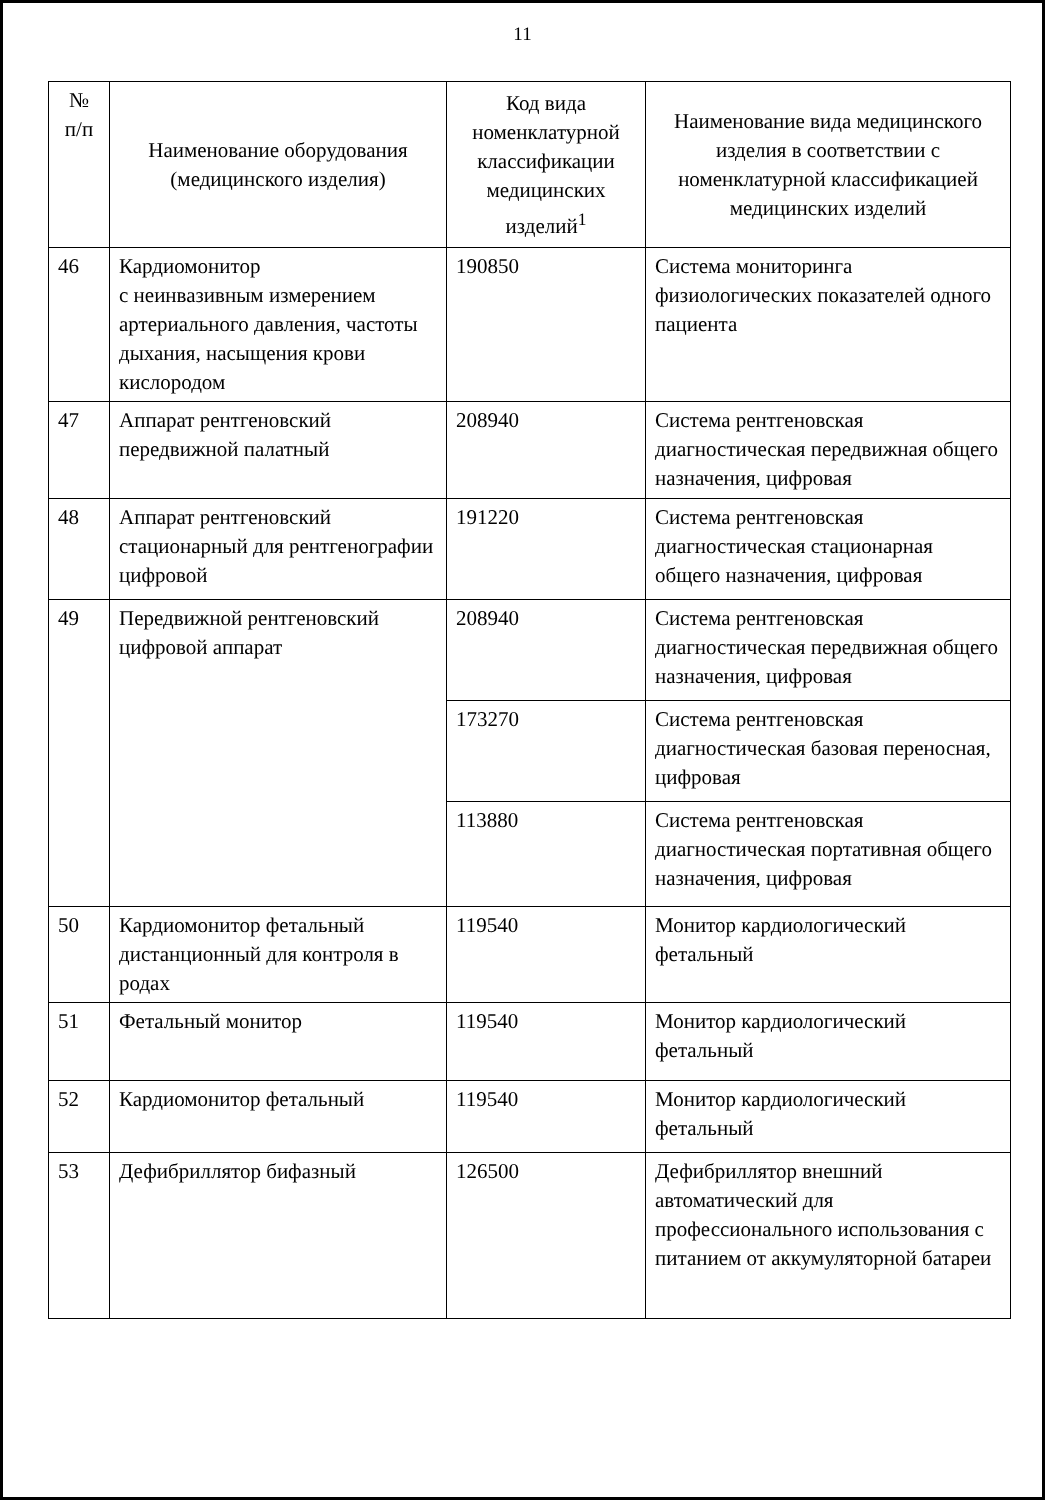11
| № п/п | Наименование оборудования (медицинского изделия) | Код вида номенклатурной классификации медицинских изделий<sup>1</sup> | Наименование вида медицинского изделия в соответствии с номенклатурной классификацией медицинских изделий |
| --- | --- | --- | --- |
| 46 | Кардиомонитор с неинвазивным измерением артериального давления, частоты дыхания, насыщения крови кислородом | 190850 | Система мониторинга физиологических показателей одного пациента |
| 47 | Аппарат рентгеновский передвижной палатный | 208940 | Система рентгеновская диагностическая передвижная общего назначения, цифровая |
| 48 | Аппарат рентгеновский стационарный для рентгенографии цифровой | 191220 | Система рентгеновская диагностическая стационарная общего назначения, цифровая |
| 49 | Передвижной рентгеновский цифровой аппарат | 208940 | Система рентгеновская диагностическая передвижная общего назначения, цифровая |
| | | 173270 | Система рентгеновская диагностическая базовая переносная, цифровая |
| | | 113880 | Система рентгеновская диагностическая портативная общего назначения, цифровая |
| 50 | Кардиомонитор фетальный дистанционный для контроля в родах | 119540 | Монитор кардиологический фетальный |
| 51 | Фетальный монитор | 119540 | Монитор кардиологический фетальный |
| 52 | Кардиомонитор фетальный | 119540 | Монитор кардиологический фетальный |
| 53 | Дефибриллятор бифазный | 126500 | Дефибриллятор внешний автоматический для профессионального использования с питанием от аккумуляторной батареи |